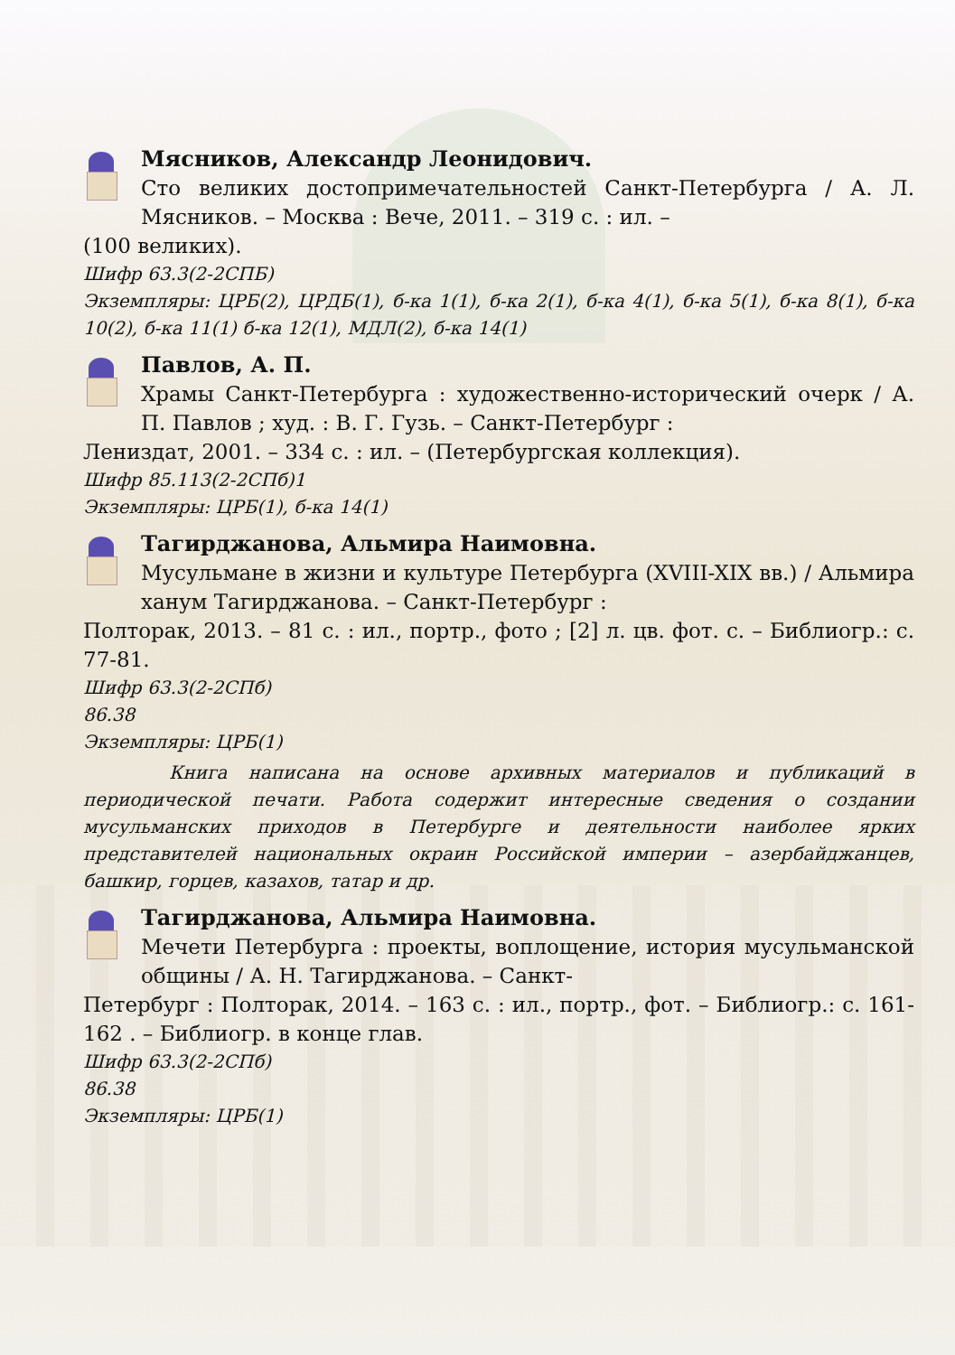Мясников, Александр Леонидович.
Сто великих достопримечательностей Санкт-Петербурга / А. Л. Мясников. – Москва : Вече, 2011. – 319 с. : ил. –
(100 великих).
Шифр 63.3(2-2СПБ)
Экземпляры: ЦРБ(2), ЦРДБ(1), б-ка 1(1), б-ка 2(1), б-ка 4(1), б-ка 5(1), б-ка 8(1), б-ка 10(2), б-ка 11(1) б-ка 12(1), МДЛ(2), б-ка 14(1)
Павлов, А. П.
Храмы Санкт-Петербурга : художественно-исторический очерк / А. П. Павлов ; худ. : В. Г. Гузь. – Санкт-Петербург :
Лениздат, 2001. – 334 с. : ил. – (Петербургская коллекция).
Шифр 85.113(2-2СПб)1
Экземпляры: ЦРБ(1), б-ка 14(1)
Тагирджанова, Альмира Наимовна.
Мусульмане в жизни и культуре Петербурга (XVIII-XIX вв.) / Альмира ханум Тагирджанова. – Санкт-Петербург :
Полторак, 2013. – 81 с. : ил., портр., фото ; [2] л. цв. фот. с. – Библиогр.: с. 77-81.
Шифр 63.3(2-2СПб)
86.38
Экземпляры: ЦРБ(1)
Книга написана на основе архивных материалов и публикаций в периодической печати. Работа содержит интересные сведения о создании мусульманских приходов в Петербурге и деятельности наиболее ярких представителей национальных окраин Российской империи – азербайджанцев, башкир, горцев, казахов, татар и др.
Тагирджанова, Альмира Наимовна.
Мечети Петербурга : проекты, воплощение, история мусульманской общины / А. Н. Тагирджанова. – Санкт-
Петербург : Полторак, 2014. – 163 с. : ил., портр., фот. – Библиогр.: с. 161-162 . – Библиогр. в конце глав.
Шифр 63.3(2-2СПб)
86.38
Экземпляры: ЦРБ(1)